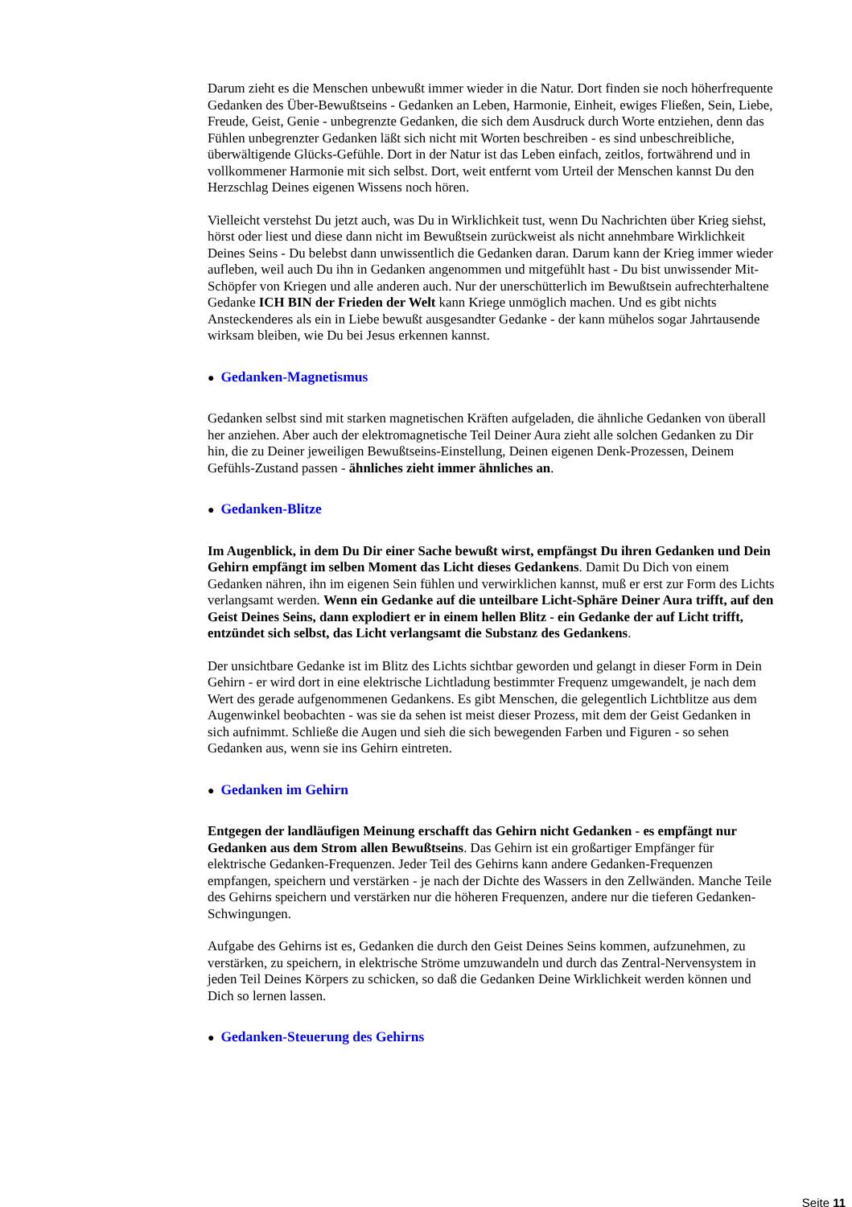Darum zieht es die Menschen unbewußt immer wieder in die Natur. Dort finden sie noch höherfrequente Gedanken des Über-Bewußtseins - Gedanken an Leben, Harmonie, Einheit, ewiges Fließen, Sein, Liebe, Freude, Geist, Genie - unbegrenzte Gedanken, die sich dem Ausdruck durch Worte entziehen, denn das Fühlen unbegrenzter Gedanken läßt sich nicht mit Worten beschreiben - es sind unbeschreibliche, überwältigende Glücks-Gefühle. Dort in der Natur ist das Leben einfach, zeitlos, fortwährend und in vollkommener Harmonie mit sich selbst. Dort, weit entfernt vom Urteil der Menschen kannst Du den Herzschlag Deines eigenen Wissens noch hören.
Vielleicht verstehst Du jetzt auch, was Du in Wirklichkeit tust, wenn Du Nachrichten über Krieg siehst, hörst oder liest und diese dann nicht im Bewußtsein zurückweist als nicht annehmbare Wirklichkeit Deines Seins - Du belebst dann unwissentlich die Gedanken daran. Darum kann der Krieg immer wieder aufleben, weil auch Du ihn in Gedanken angenommen und mitgefühlt hast - Du bist unwissender Mit-Schöpfer von Kriegen und alle anderen auch. Nur der unerschütterlich im Bewußtsein aufrechterhaltene Gedanke ICH BIN der Frieden der Welt kann Kriege unmöglich machen. Und es gibt nichts Ansteckenderes als ein in Liebe bewußt ausgesandter Gedanke - der kann mühelos sogar Jahrtausende wirksam bleiben, wie Du bei Jesus erkennen kannst.
● Gedanken-Magnetismus
Gedanken selbst sind mit starken magnetischen Kräften aufgeladen, die ähnliche Gedanken von überall her anziehen. Aber auch der elektromagnetische Teil Deiner Aura zieht alle solchen Gedanken zu Dir hin, die zu Deiner jeweiligen Bewußtseins-Einstellung, Deinen eigenen Denk-Prozessen, Deinem Gefühls-Zustand passen - ähnliches zieht immer ähnliches an.
● Gedanken-Blitze
Im Augenblick, in dem Du Dir einer Sache bewußt wirst, empfängst Du ihren Gedanken und Dein Gehirn empfängt im selben Moment das Licht dieses Gedankens. Damit Du Dich von einem Gedanken nähren, ihn im eigenen Sein fühlen und verwirklichen kannst, muß er erst zur Form des Lichts verlangsamt werden. Wenn ein Gedanke auf die unteilbare Licht-Sphäre Deiner Aura trifft, auf den Geist Deines Seins, dann explodiert er in einem hellen Blitz - ein Gedanke der auf Licht trifft, entzündet sich selbst, das Licht verlangsamt die Substanz des Gedankens.
Der unsichtbare Gedanke ist im Blitz des Lichts sichtbar geworden und gelangt in dieser Form in Dein Gehirn - er wird dort in eine elektrische Lichtladung bestimmter Frequenz umgewandelt, je nach dem Wert des gerade aufgenommenen Gedankens. Es gibt Menschen, die gelegentlich Lichtblitze aus dem Augenwinkel beobachten - was sie da sehen ist meist dieser Prozess, mit dem der Geist Gedanken in sich aufnimmt. Schließe die Augen und sieh die sich bewegenden Farben und Figuren - so sehen Gedanken aus, wenn sie ins Gehirn eintreten.
● Gedanken im Gehirn
Entgegen der landläufigen Meinung erschafft das Gehirn nicht Gedanken - es empfängt nur Gedanken aus dem Strom allen Bewußtseins. Das Gehirn ist ein großartiger Empfänger für elektrische Gedanken-Frequenzen. Jeder Teil des Gehirns kann andere Gedanken-Frequenzen empfangen, speichern und verstärken - je nach der Dichte des Wassers in den Zellwänden. Manche Teile des Gehirns speichern und verstärken nur die höheren Frequenzen, andere nur die tieferen Gedanken-Schwingungen.
Aufgabe des Gehirns ist es, Gedanken die durch den Geist Deines Seins kommen, aufzunehmen, zu verstärken, zu speichern, in elektrische Ströme umzuwandeln und durch das Zentral-Nervensystem in jeden Teil Deines Körpers zu schicken, so daß die Gedanken Deine Wirklichkeit werden können und Dich so lernen lassen.
● Gedanken-Steuerung des Gehirns
Seite 11